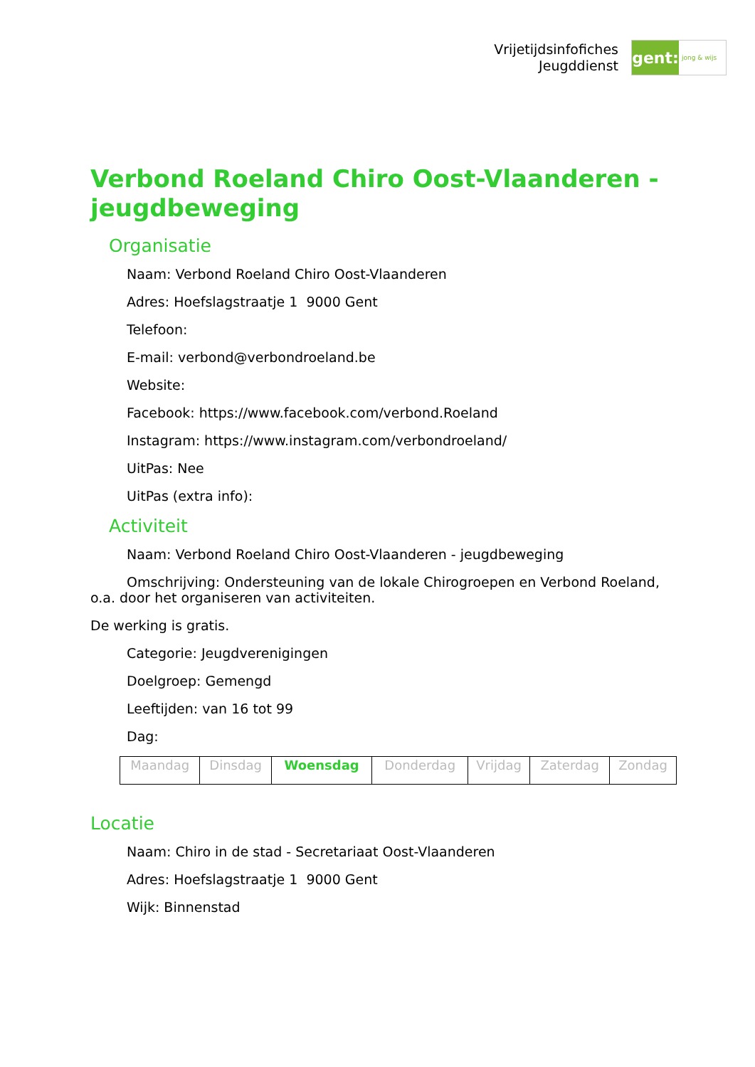Vrijetijdsinfofiches
Jeugddienst
gent:
jong & wijs
Verbond Roeland Chiro Oost-Vlaanderen - jeugdbeweging
Organisatie
Naam: Verbond Roeland Chiro Oost-Vlaanderen
Adres: Hoefslagstraatje 1 9000 Gent
Telefoon:
E-mail: verbond@verbondroeland.be
Website:
Facebook: https://www.facebook.com/verbond.Roeland
Instagram: https://www.instagram.com/verbondroeland/
UitPas: Nee
UitPas (extra info):
Activiteit
Naam: Verbond Roeland Chiro Oost-Vlaanderen - jeugdbeweging
Omschrijving: Ondersteuning van de lokale Chirogroepen en Verbond Roeland, o.a. door het organiseren van activiteiten.
De werking is gratis.
Categorie: Jeugdverenigingen
Doelgroep: Gemengd
Leeftijden: van 16 tot 99
Dag:
| Maandag | Dinsdag | Woensdag | Donderdag | Vrijdag | Zaterdag | Zondag |
Locatie
Naam: Chiro in de stad - Secretariaat Oost-Vlaanderen
Adres: Hoefslagstraatje 1 9000 Gent
Wijk: Binnenstad